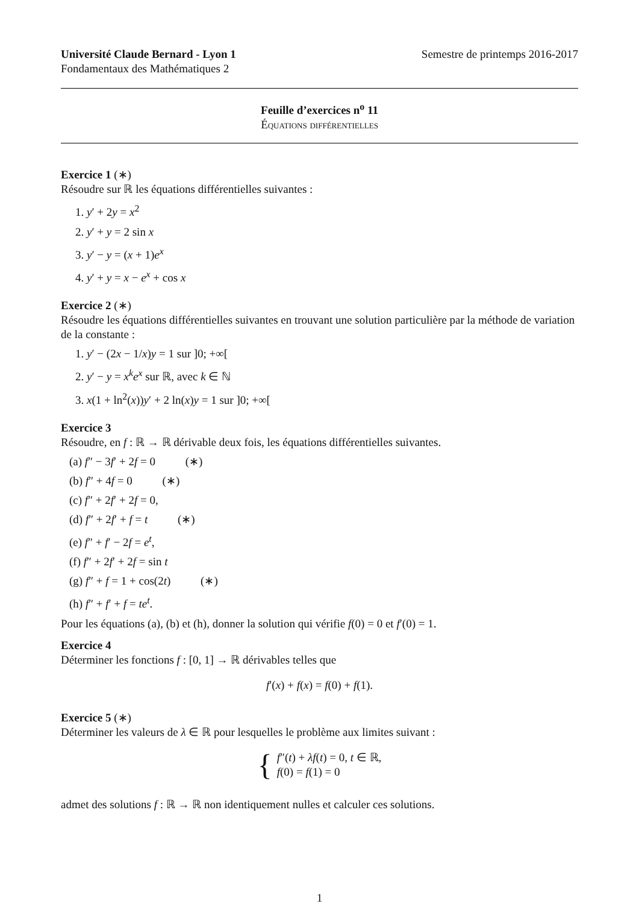Université Claude Bernard - Lyon 1 Semestre de printemps 2016-2017
Fondamentaux des Mathématiques 2
Feuille d’exercices n<sup>o</sup> 11
Équations différentielles
Exercice 1 (∗)
Résoudre sur ℝ les équations différentielles suivantes :
1. y′ + 2y = x<sup>2</sup>
2. y′ + y = 2 sin x
3. y′ − y = (x + 1)e<sup>x</sup>
4. y′ + y = x − e<sup>x</sup> + cos x
Exercice 2 (∗)
Résoudre les équations différentielles suivantes en trouvant une solution particulière par la méthode de variation de la constante :
1. y′ − (2x − 1/x)y = 1 sur ]0; +∞[
2. y′ − y = x<sup>k</sup>e<sup>x</sup> sur ℝ, avec k ∈ ℕ
3. x(1 + ln<sup>2</sup>(x))y′ + 2 ln(x)y = 1 sur ]0; +∞[
Exercice 3
Résoudre, en f : ℝ → ℝ dérivable deux fois, les équations différentielles suivantes.
(a) f″ − 3f′ + 2f = 0 (∗)
(b) f″ + 4f = 0 (∗)
(c) f″ + 2f′ + 2f = 0,
(d) f″ + 2f′ + f = t (∗)
(e) f″ + f′ − 2f = e<sup>t</sup>,
(f) f″ + 2f′ + 2f = sin t
(g) f″ + f = 1 + cos(2t) (∗)
(h) f″ + f′ + f = te<sup>t</sup>.
Pour les équations (a), (b) et (h), donner la solution qui vérifie f(0) = 0 et f′(0) = 1.
Exercice 4
Déterminer les fonctions f : [0, 1] → ℝ dérivables telles que
f′(x) + f(x) = f(0) + f(1).
Exercice 5 (∗)
Déterminer les valeurs de λ ∈ ℝ pour lesquelles le problème aux limites suivant :
{ f″(t) + λf(t) = 0, t ∈ ℝ,
f(0) = f(1) = 0
admet des solutions f : ℝ → ℝ non identiquement nulles et calculer ces solutions.
1